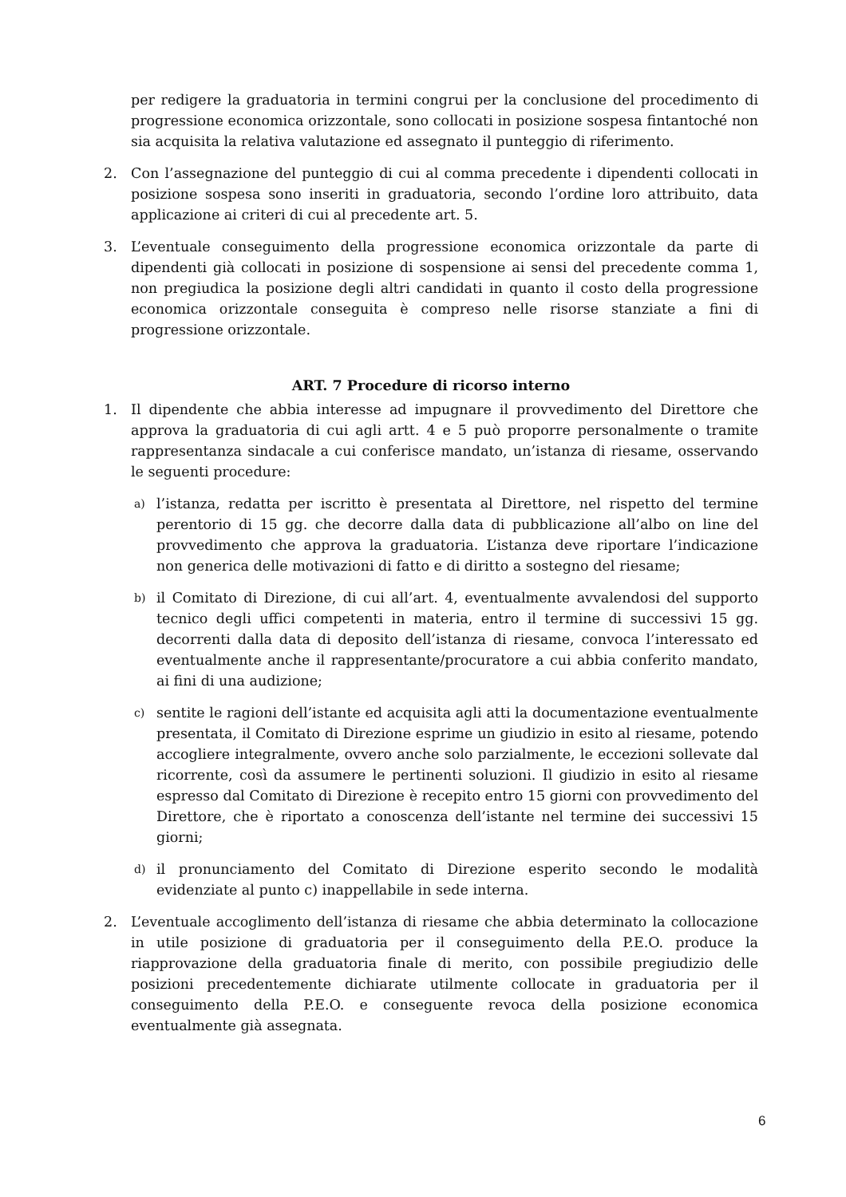per redigere la graduatoria in termini congrui per la conclusione del procedimento di progressione economica orizzontale, sono collocati in posizione sospesa fintantoché non sia acquisita la relativa valutazione ed assegnato il punteggio di riferimento.
2. Con l’assegnazione del punteggio di cui al comma precedente i dipendenti collocati in posizione sospesa sono inseriti in graduatoria, secondo l’ordine loro attribuito, data applicazione ai criteri di cui al precedente art. 5.
3. L’eventuale conseguimento della progressione economica orizzontale da parte di dipendenti già collocati in posizione di sospensione ai sensi del precedente comma 1, non pregiudica la posizione degli altri candidati in quanto il costo della progressione economica orizzontale conseguita è compreso nelle risorse stanziate a fini di progressione orizzontale.
ART. 7 Procedure di ricorso interno
1. Il dipendente che abbia interesse ad impugnare il provvedimento del Direttore che approva la graduatoria di cui agli artt. 4 e 5 può proporre personalmente o tramite rappresentanza sindacale a cui conferisce mandato, un’istanza di riesame, osservando le seguenti procedure:
a)
l’istanza, redatta per iscritto è presentata al Direttore, nel rispetto del termine perentorio di 15 gg. che decorre dalla data di pubblicazione all’albo on line del provvedimento che approva la graduatoria. L’istanza deve riportare l’indicazione non generica delle motivazioni di fatto e di diritto a sostegno del riesame;
b)
il Comitato di Direzione, di cui all’art. 4, eventualmente avvalendosi del supporto tecnico degli uffici competenti in materia, entro il termine di successivi 15 gg. decorrenti dalla data di deposito dell’istanza di riesame, convoca l’interessato ed eventualmente anche il rappresentante/procuratore a cui abbia conferito mandato, ai fini di una audizione;
c)
sentite le ragioni dell’istante ed acquisita agli atti la documentazione eventualmente presentata, il Comitato di Direzione esprime un giudizio in esito al riesame, potendo accogliere integralmente, ovvero anche solo parzialmente, le eccezioni sollevate dal ricorrente, così da assumere le pertinenti soluzioni. Il giudizio in esito al riesame espresso dal Comitato di Direzione è recepito entro 15 giorni con provvedimento del Direttore, che è riportato a conoscenza dell’istante nel termine dei successivi 15 giorni;
d)
il pronunciamento del Comitato di Direzione esperito secondo le modalità evidenziate al punto c) inappellabile in sede interna.
2. L’eventuale accoglimento dell’istanza di riesame che abbia determinato la collocazione in utile posizione di graduatoria per il conseguimento della P.E.O. produce la riapprovazione della graduatoria finale di merito, con possibile pregiudizio delle posizioni precedentemente dichiarate utilmente collocate in graduatoria per il conseguimento della P.E.O. e conseguente revoca della posizione economica eventualmente già assegnata.
6